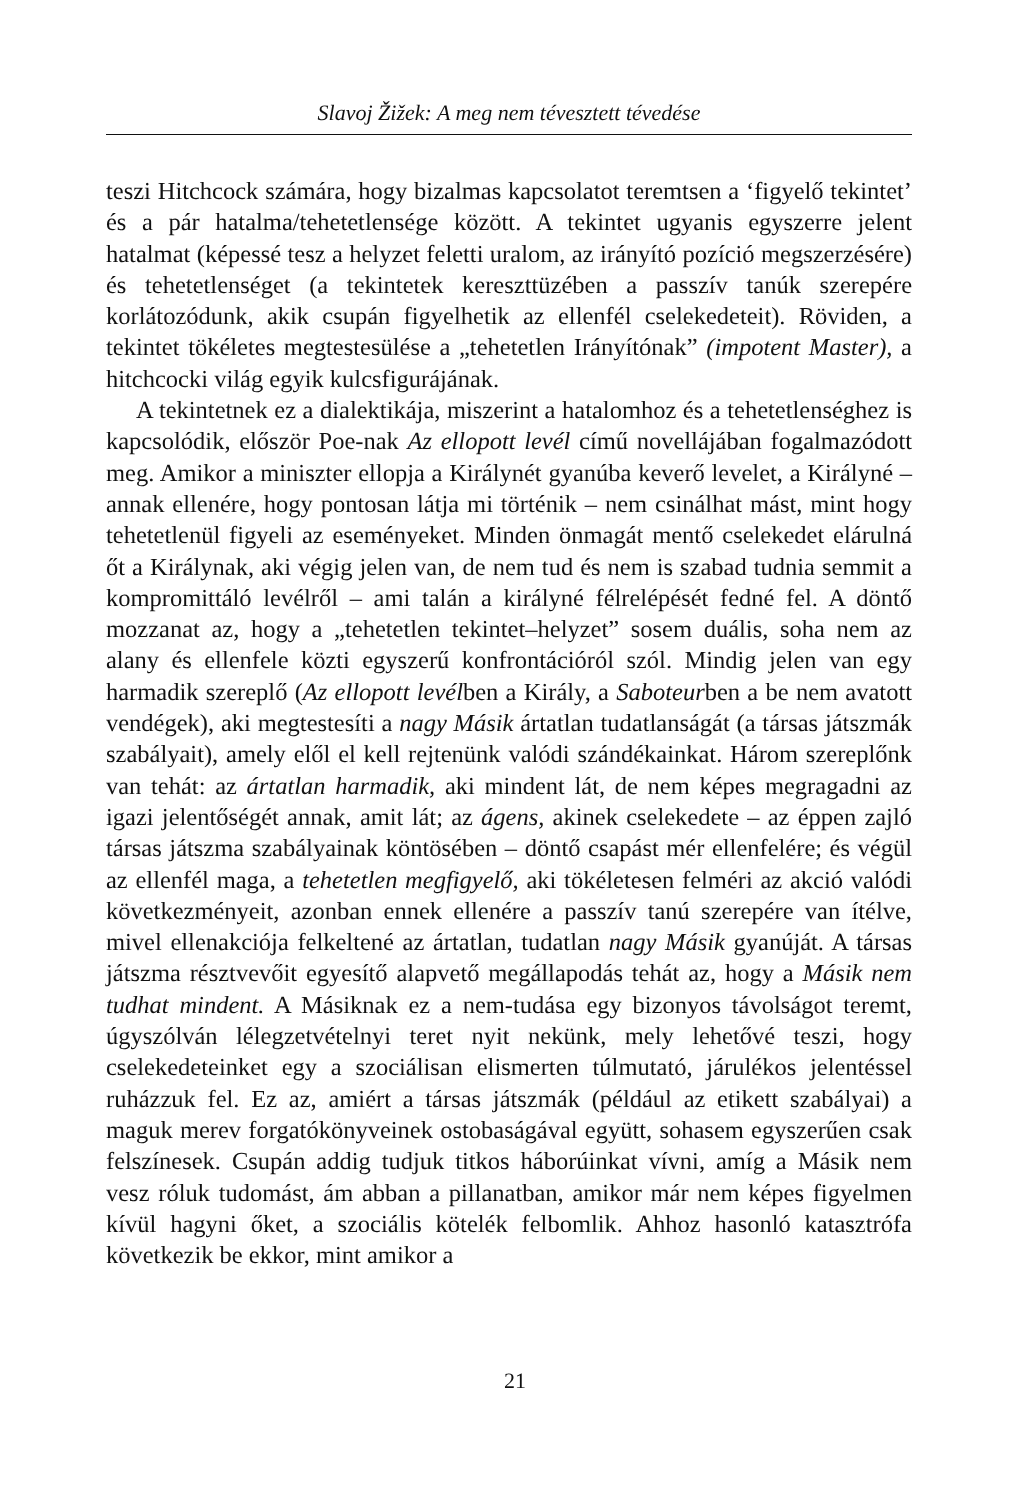Slavoj Žižek: A meg nem tévesztett tévedése
teszi Hitchcock számára, hogy bizalmas kapcsolatot teremtsen a ‘figyelő tekintet’ és a pár hatalma/tehetetlensége között. A tekintet ugyanis egyszerre jelent hatalmat (képessé tesz a helyzet feletti uralom, az irányító pozíció megszerzésére) és tehetetlenséget (a tekintetek kereszttüzében a passzív tanúk szerepére korlátozódunk, akik csupán figyelhetik az ellenfél cselekedeteit). Röviden, a tekintet tökéletes megtestesülése a „tehetetlen Irányítónak” (impotent Master), a hitchcocki világ egyik kulcsfigurájának.
A tekintetnek ez a dialektikája, miszerint a hatalomhoz és a tehetetlenséghez is kapcsolódik, először Poe-nak Az ellopott levél című novellájában fogalmazódott meg. Amikor a miniszter ellopja a Királynét gyanúba keverő levelet, a Királyné – annak ellenére, hogy pontosan látja mi történik – nem csinálhat mást, mint hogy tehetetlenül figyeli az eseményeket. Minden önmagát mentő cselekedet elárulná őt a Királynak, aki végig jelen van, de nem tud és nem is szabad tudnia semmit a kompromittáló levélről – ami talán a királyné félrelépését fedné fel. A döntő mozzanat az, hogy a „tehetetlen tekintet–helyzet” sosem duális, soha nem az alany és ellenfele közti egyszerű konfrontációról szól. Mindig jelen van egy harmadik szereplő (Az ellopott levélben a Király, a Saboteurben a be nem avatott vendégek), aki megtestesíti a nagy Másik ártatlan tudatlanságát (a társas játszmák szabályait), amely elől el kell rejtenünk valódi szándékainkat. Három szereplőnk van tehát: az ártatlan harmadik, aki mindent lát, de nem képes megragadni az igazi jelentőségét annak, amit lát; az ágens, akinek cselekedete – az éppen zajló társas játszma szabályainak köntösében – döntő csapást mér ellenfelére; és végül az ellenfél maga, a tehetetlen megfigyelő, aki tökéletesen felméri az akció valódi következményeit, azonban ennek ellenére a passzív tanú szerepére van ítélve, mivel ellenakciója felkeltené az ártatlan, tudatlan nagy Másik gyanúját. A társas játszma résztvevőit egyesítő alapvető megállapodás tehát az, hogy a Másik nem tudhat mindent. A Másiknak ez a nem-tudása egy bizonyos távolságot teremt, úgyszólván lélegzetvételnyi teret nyit nekünk, mely lehetővé teszi, hogy cselekedeteinket egy a szociálisan elismerten túlmutató, járulékos jelentéssel ruházzuk fel. Ez az, amiért a társas játszmák (például az etikett szabályai) a maguk merev forgatókönyveinek ostobaságával együtt, sohasem egyszerűen csak felszínesek. Csupán addig tudjuk titkos háborúinkat vívni, amíg a Másik nem vesz róluk tudomást, ám abban a pillanatban, amikor már nem képes figyelmen kívül hagyni őket, a szociális kötelék felbomlik. Ahhoz hasonló katasztrófa következik be ekkor, mint amikor a
21